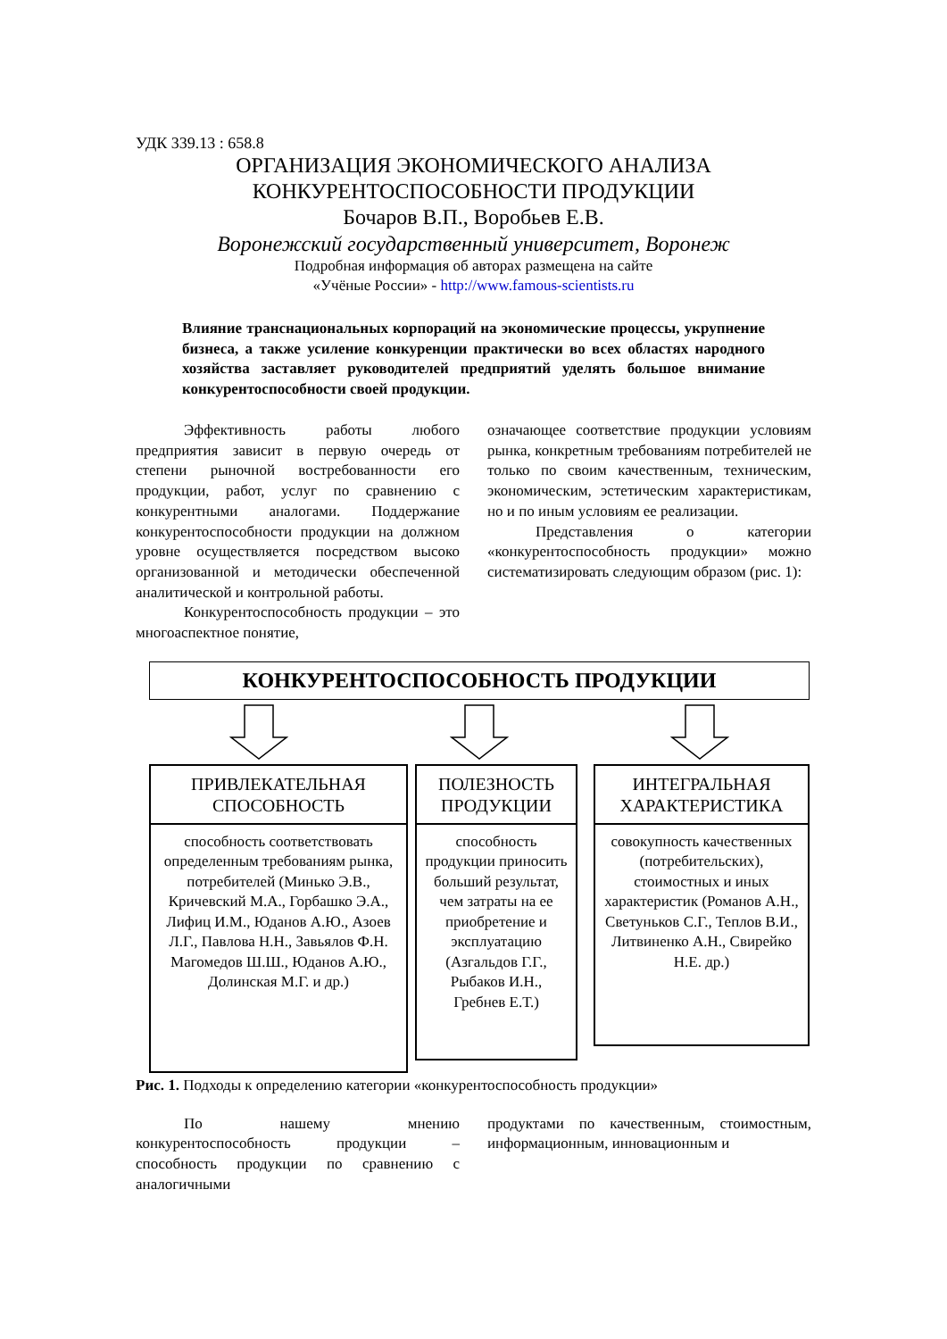УДК 339.13 : 658.8
ОРГАНИЗАЦИЯ ЭКОНОМИЧЕСКОГО АНАЛИЗА
КОНКУРЕНТОСПОСОБНОСТИ ПРОДУКЦИИ
Бочаров В.П., Воробьев Е.В.
Воронежский государственный университет, Воронеж
Подробная информация об авторах размещена на сайте
«Учёные России» - http://www.famous-scientists.ru
Влияние транснациональных корпораций на экономические процессы, укрупнение бизнеса, а также усиление конкуренции практически во всех областях народного хозяйства заставляет руководителей предприятий уделять большое внимание конкурентоспособности своей продукции.
Эффективность работы любого предприятия зависит в первую очередь от степени рыночной востребованности его продукции, работ, услуг по сравнению с конкурентными аналогами. Поддержание конкурентоспособности продукции на должном уровне осуществляется посредством высоко организованной и методически обеспеченной аналитической и контрольной работы.
Конкурентоспособность продукции – это многоаспектное понятие,
означающее соответствие продукции условиям рынка, конкретным требованиям потребителей не только по своим качественным, техническим, экономическим, эстетическим характеристикам, но и по иным условиям ее реализации.
Представления о категории «конкурентоспособность продукции» можно систематизировать следующим образом (рис. 1):
КОНКУРЕНТОСПОСОБНОСТЬ ПРОДУКЦИИ
ПРИВЛЕКАТЕЛЬНАЯ СПОСОБНОСТЬ
способность соответствовать определенным требованиям рынка, потребителей (Минько Э.В., Кричевский М.А., Горбашко Э.А., Лифиц И.М., Юданов А.Ю., Азоев Л.Г., Павлова Н.Н., Завьялов Ф.Н. Магомедов Ш.Ш., Юданов А.Ю., Долинская М.Г. и др.)
ПОЛЕЗНОСТЬ ПРОДУКЦИИ
способность продукции приносить больший результат, чем затраты на ее приобретение и эксплуатацию (Азгальдов Г.Г., Рыбаков И.Н., Гребнев Е.Т.)
ИНТЕГРАЛЬНАЯ ХАРАКТЕРИСТИКА
совокупность качественных (потребительских), стоимостных и иных характеристик (Романов А.Н., Светуньков С.Г., Теплов В.И., Литвиненко А.Н., Свирейко Н.Е. др.)
Рис. 1. Подходы к определению категории «конкурентоспособность продукции»
По нашему мнению конкурентоспособность продукции – способность продукции по сравнению с аналогичными
продуктами по качественным, стоимостным, информационным, инновационным и